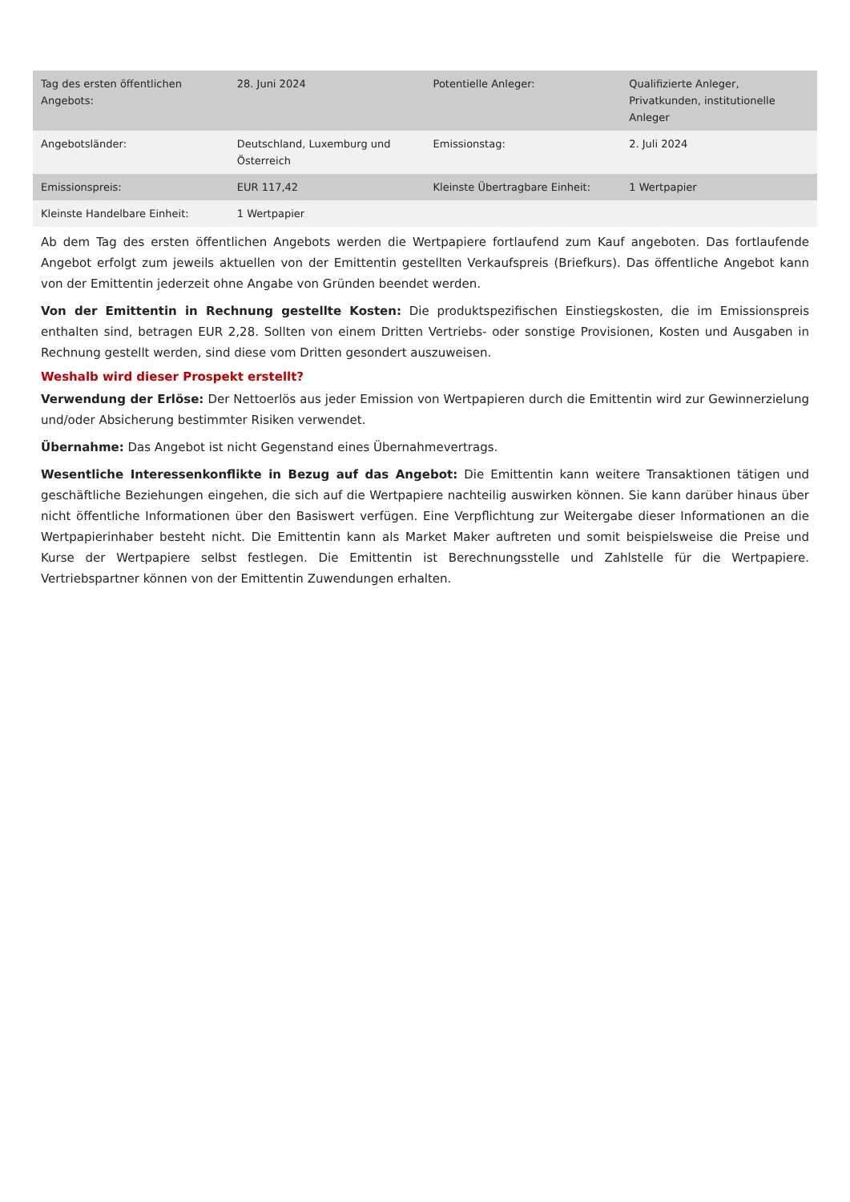| Tag des ersten öffentlichen Angebots: | 28. Juni 2024 | Potentielle Anleger: | Qualifizierte Anleger, Privatkunden, institutionelle Anleger |
| Angebotsländer: | Deutschland, Luxemburg und Österreich | Emissionstag: | 2. Juli 2024 |
| Emissionspreis: | EUR 117,42 | Kleinste Übertragbare Einheit: | 1 Wertpapier |
| Kleinste Handelbare Einheit: | 1 Wertpapier | | |
Ab dem Tag des ersten öffentlichen Angebots werden die Wertpapiere fortlaufend zum Kauf angeboten. Das fortlaufende Angebot erfolgt zum jeweils aktuellen von der Emittentin gestellten Verkaufspreis (Briefkurs). Das öffentliche Angebot kann von der Emittentin jederzeit ohne Angabe von Gründen beendet werden.
Von der Emittentin in Rechnung gestellte Kosten: Die produktspezifischen Einstiegskosten, die im Emissionspreis enthalten sind, betragen EUR 2,28. Sollten von einem Dritten Vertriebs- oder sonstige Provisionen, Kosten und Ausgaben in Rechnung gestellt werden, sind diese vom Dritten gesondert auszuweisen.
Weshalb wird dieser Prospekt erstellt?
Verwendung der Erlöse: Der Nettoerlös aus jeder Emission von Wertpapieren durch die Emittentin wird zur Gewinnerzielung und/oder Absicherung bestimmter Risiken verwendet.
Übernahme: Das Angebot ist nicht Gegenstand eines Übernahmevertrags.
Wesentliche Interessenkonflikte in Bezug auf das Angebot: Die Emittentin kann weitere Transaktionen tätigen und geschäftliche Beziehungen eingehen, die sich auf die Wertpapiere nachteilig auswirken können. Sie kann darüber hinaus über nicht öffentliche Informationen über den Basiswert verfügen. Eine Verpflichtung zur Weitergabe dieser Informationen an die Wertpapierinhaber besteht nicht. Die Emittentin kann als Market Maker auftreten und somit beispielsweise die Preise und Kurse der Wertpapiere selbst festlegen. Die Emittentin ist Berechnungsstelle und Zahlstelle für die Wertpapiere. Vertriebspartner können von der Emittentin Zuwendungen erhalten.